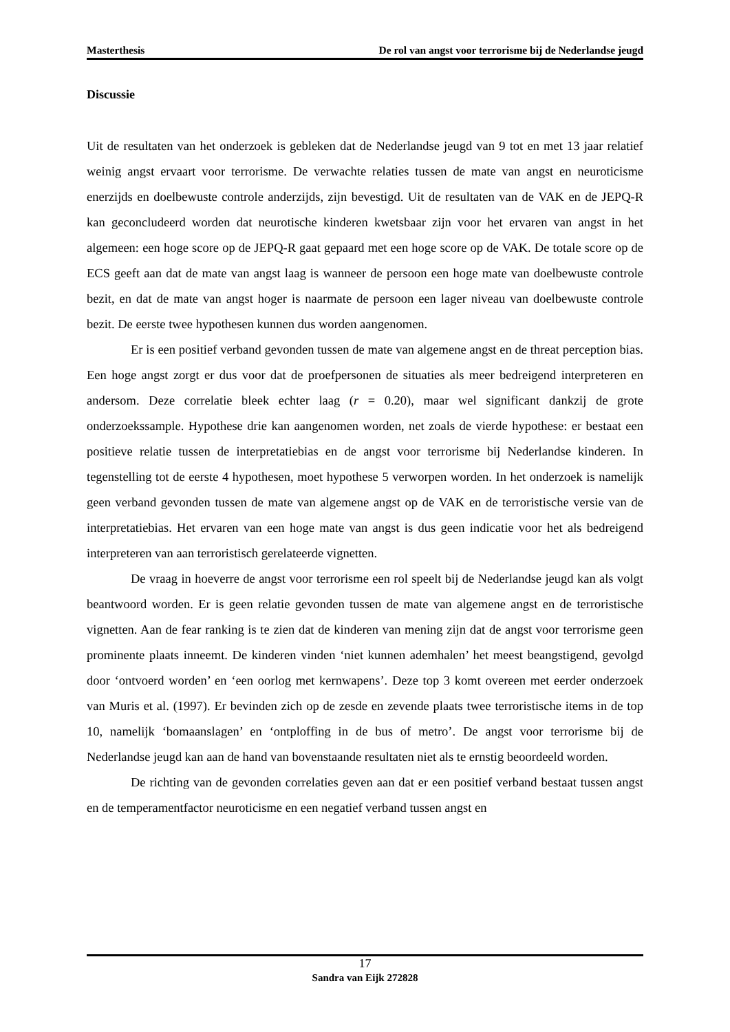Masterthesis De rol van angst voor terrorisme bij de Nederlandse jeugd
Discussie
Uit de resultaten van het onderzoek is gebleken dat de Nederlandse jeugd van 9 tot en met 13 jaar relatief weinig angst ervaart voor terrorisme. De verwachte relaties tussen de mate van angst en neuroticisme enerzijds en doelbewuste controle anderzijds, zijn bevestigd. Uit de resultaten van de VAK en de JEPQ-R kan geconcludeerd worden dat neurotische kinderen kwetsbaar zijn voor het ervaren van angst in het algemeen: een hoge score op de JEPQ-R gaat gepaard met een hoge score op de VAK. De totale score op de ECS geeft aan dat de mate van angst laag is wanneer de persoon een hoge mate van doelbewuste controle bezit, en dat de mate van angst hoger is naarmate de persoon een lager niveau van doelbewuste controle bezit. De eerste twee hypothesen kunnen dus worden aangenomen.
Er is een positief verband gevonden tussen de mate van algemene angst en de threat perception bias. Een hoge angst zorgt er dus voor dat de proefpersonen de situaties als meer bedreigend interpreteren en andersom. Deze correlatie bleek echter laag (r = 0.20), maar wel significant dankzij de grote onderzoekssample. Hypothese drie kan aangenomen worden, net zoals de vierde hypothese: er bestaat een positieve relatie tussen de interpretatiebias en de angst voor terrorisme bij Nederlandse kinderen. In tegenstelling tot de eerste 4 hypothesen, moet hypothese 5 verworpen worden. In het onderzoek is namelijk geen verband gevonden tussen de mate van algemene angst op de VAK en de terroristische versie van de interpretatiebias. Het ervaren van een hoge mate van angst is dus geen indicatie voor het als bedreigend interpreteren van aan terroristisch gerelateerde vignetten.
De vraag in hoeverre de angst voor terrorisme een rol speelt bij de Nederlandse jeugd kan als volgt beantwoord worden. Er is geen relatie gevonden tussen de mate van algemene angst en de terroristische vignetten. Aan de fear ranking is te zien dat de kinderen van mening zijn dat de angst voor terrorisme geen prominente plaats inneemt. De kinderen vinden ‘niet kunnen ademhalen’ het meest beangstigend, gevolgd door ‘ontvoerd worden’ en ‘een oorlog met kernwapens’. Deze top 3 komt overeen met eerder onderzoek van Muris et al. (1997). Er bevinden zich op de zesde en zevende plaats twee terroristische items in de top 10, namelijk ‘bomaanslagen’ en ‘ontploffing in de bus of metro’. De angst voor terrorisme bij de Nederlandse jeugd kan aan de hand van bovenstaande resultaten niet als te ernstig beoordeeld worden.
De richting van de gevonden correlaties geven aan dat er een positief verband bestaat tussen angst en de temperamentfactor neuroticisme en een negatief verband tussen angst en
17
Sandra van Eijk 272828